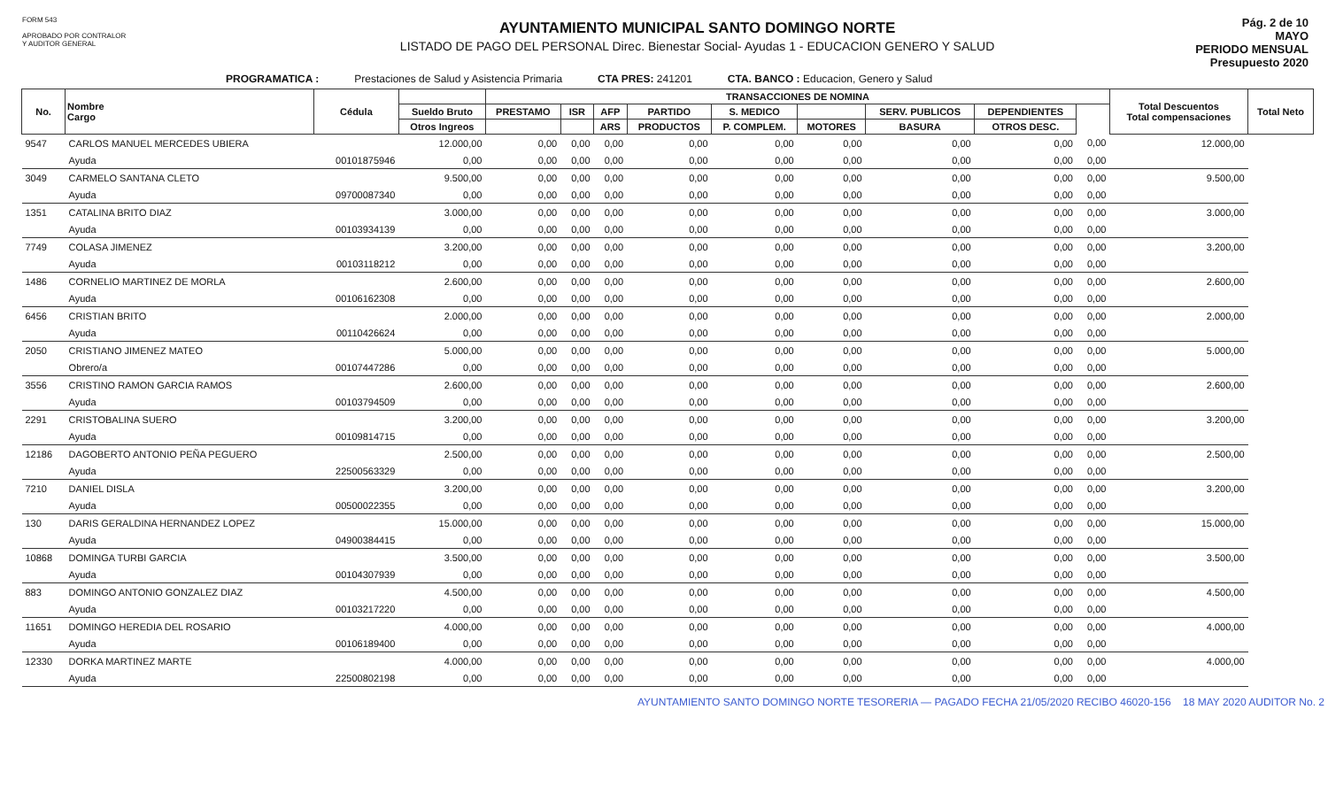FORM 543
APROBADO POR CONTRALOR
Y AUDITOR GENERAL
AYUNTAMIENTO MUNICIPAL SANTO DOMINGO NORTE
LISTADO DE PAGO DEL PERSONAL Direc. Bienestar Social- Ayudas 1 - EDUCACION GENERO Y SALUD
Pág. 2 de 10
MAYO
PERIODO MENSUAL
Presupuesto 2020
PROGRAMATICA : Prestaciones de Salud y Asistencia Primaria CTA PRES: 241201 CTA. BANCO : Educacion, Genero y Salud
| No. | Nombre Cargo | Cédula | | TRANSACCIONES DE NOMINA | | | | | | | | | Total Descuentos Total compensaciones | Total Neto |
| --- | --- | --- | --- | --- | --- | --- | --- | --- | --- | --- | --- | --- | --- | --- |
| | | | Sueldo Bruto | PRESTAMO | ISR | AFP | PARTIDO | S. MEDICO | | SERV. PUBLICOS | DEPENDIENTES | | | |
| | | | Otros Ingreos | | | ARS | PRODUCTOS | P. COMPLEM. | MOTORES | BASURA | OTROS DESC. | | | |
| 9547 | CARLOS MANUEL MERCEDES UBIERA | | 12.000,00 | 0,00 | 0,00 | 0,00 | 0,00 | 0,00 | 0,00 | 0,00 | 0,00 | 0,00 | 12.000,00 | |
| | Ayuda | 00101875946 | 0,00 | 0,00 | 0,00 | 0,00 | 0,00 | 0,00 | 0,00 | 0,00 | 0,00 | 0,00 | | |
| 3049 | CARMELO SANTANA CLETO | | 9.500,00 | 0,00 | 0,00 | 0,00 | 0,00 | 0,00 | 0,00 | 0,00 | 0,00 | 0,00 | 9.500,00 | |
| | Ayuda | 09700087340 | 0,00 | 0,00 | 0,00 | 0,00 | 0,00 | 0,00 | 0,00 | 0,00 | 0,00 | 0,00 | | |
| 1351 | CATALINA BRITO DIAZ | | 3.000,00 | 0,00 | 0,00 | 0,00 | 0,00 | 0,00 | 0,00 | 0,00 | 0,00 | 0,00 | 3.000,00 | |
| | Ayuda | 00103934139 | 0,00 | 0,00 | 0,00 | 0,00 | 0,00 | 0,00 | 0,00 | 0,00 | 0,00 | 0,00 | | |
| 7749 | COLASA JIMENEZ | | 3.200,00 | 0,00 | 0,00 | 0,00 | 0,00 | 0,00 | 0,00 | 0,00 | 0,00 | 0,00 | 3.200,00 | |
| | Ayuda | 00103118212 | 0,00 | 0,00 | 0,00 | 0,00 | 0,00 | 0,00 | 0,00 | 0,00 | 0,00 | 0,00 | | |
| 1486 | CORNELIO MARTINEZ DE MORLA | | 2.600,00 | 0,00 | 0,00 | 0,00 | 0,00 | 0,00 | 0,00 | 0,00 | 0,00 | 0,00 | 2.600,00 | |
| | Ayuda | 00106162308 | 0,00 | 0,00 | 0,00 | 0,00 | 0,00 | 0,00 | 0,00 | 0,00 | 0,00 | 0,00 | | |
| 6456 | CRISTIAN BRITO | | 2.000,00 | 0,00 | 0,00 | 0,00 | 0,00 | 0,00 | 0,00 | 0,00 | 0,00 | 0,00 | 2.000,00 | |
| | Ayuda | 00110426624 | 0,00 | 0,00 | 0,00 | 0,00 | 0,00 | 0,00 | 0,00 | 0,00 | 0,00 | 0,00 | | |
| 2050 | CRISTIANO JIMENEZ MATEO | | 5.000,00 | 0,00 | 0,00 | 0,00 | 0,00 | 0,00 | 0,00 | 0,00 | 0,00 | 0,00 | 5.000,00 | |
| | Obrero/a | 00107447286 | 0,00 | 0,00 | 0,00 | 0,00 | 0,00 | 0,00 | 0,00 | 0,00 | 0,00 | 0,00 | | |
| 3556 | CRISTINO RAMON GARCIA RAMOS | | 2.600,00 | 0,00 | 0,00 | 0,00 | 0,00 | 0,00 | 0,00 | 0,00 | 0,00 | 0,00 | 2.600,00 | |
| | Ayuda | 00103794509 | 0,00 | 0,00 | 0,00 | 0,00 | 0,00 | 0,00 | 0,00 | 0,00 | 0,00 | 0,00 | | |
| 2291 | CRISTOBALINA SUERO | | 3.200,00 | 0,00 | 0,00 | 0,00 | 0,00 | 0,00 | 0,00 | 0,00 | 0,00 | 0,00 | 3.200,00 | |
| | Ayuda | 00109814715 | 0,00 | 0,00 | 0,00 | 0,00 | 0,00 | 0,00 | 0,00 | 0,00 | 0,00 | 0,00 | | |
| 12186 | DAGOBERTO ANTONIO PEÑA PEGUERO | | 2.500,00 | 0,00 | 0,00 | 0,00 | 0,00 | 0,00 | 0,00 | 0,00 | 0,00 | 0,00 | 2.500,00 | |
| | Ayuda | 22500563329 | 0,00 | 0,00 | 0,00 | 0,00 | 0,00 | 0,00 | 0,00 | 0,00 | 0,00 | 0,00 | | |
| 7210 | DANIEL DISLA | | 3.200,00 | 0,00 | 0,00 | 0,00 | 0,00 | 0,00 | 0,00 | 0,00 | 0,00 | 0,00 | 3.200,00 | |
| | Ayuda | 00500022355 | 0,00 | 0,00 | 0,00 | 0,00 | 0,00 | 0,00 | 0,00 | 0,00 | 0,00 | 0,00 | | |
| 130 | DARIS GERALDINA HERNANDEZ LOPEZ | | 15.000,00 | 0,00 | 0,00 | 0,00 | 0,00 | 0,00 | 0,00 | 0,00 | 0,00 | 0,00 | 15.000,00 | |
| | Ayuda | 04900384415 | 0,00 | 0,00 | 0,00 | 0,00 | 0,00 | 0,00 | 0,00 | 0,00 | 0,00 | 0,00 | | |
| 10868 | DOMINGA TURBI GARCIA | | 3.500,00 | 0,00 | 0,00 | 0,00 | 0,00 | 0,00 | 0,00 | 0,00 | 0,00 | 0,00 | 3.500,00 | |
| | Ayuda | 00104307939 | 0,00 | 0,00 | 0,00 | 0,00 | 0,00 | 0,00 | 0,00 | 0,00 | 0,00 | 0,00 | | |
| 883 | DOMINGO ANTONIO GONZALEZ DIAZ | | 4.500,00 | 0,00 | 0,00 | 0,00 | 0,00 | 0,00 | 0,00 | 0,00 | 0,00 | 0,00 | 4.500,00 | |
| | Ayuda | 00103217220 | 0,00 | 0,00 | 0,00 | 0,00 | 0,00 | 0,00 | 0,00 | 0,00 | 0,00 | 0,00 | | |
| 11651 | DOMINGO HEREDIA DEL ROSARIO | | 4.000,00 | 0,00 | 0,00 | 0,00 | 0,00 | 0,00 | 0,00 | 0,00 | 0,00 | 0,00 | 4.000,00 | |
| | Ayuda | 00106189400 | 0,00 | 0,00 | 0,00 | 0,00 | 0,00 | 0,00 | 0,00 | 0,00 | 0,00 | 0,00 | | |
| 12330 | DORKA MARTINEZ MARTE | | 4.000,00 | 0,00 | 0,00 | 0,00 | 0,00 | 0,00 | 0,00 | 0,00 | 0,00 | 0,00 | 4.000,00 | |
| | Ayuda | 22500802198 | 0,00 | 0,00 | 0,00 | 0,00 | 0,00 | 0,00 | 0,00 | 0,00 | 0,00 | 0,00 | | |
AYUNTAMIENTO SANTO DOMINGO NORTE TESORERIA — PAGADO FECHA 21/05/2020 RECIBO 46020-156 18 MAY 2020 AUDITOR No. 2